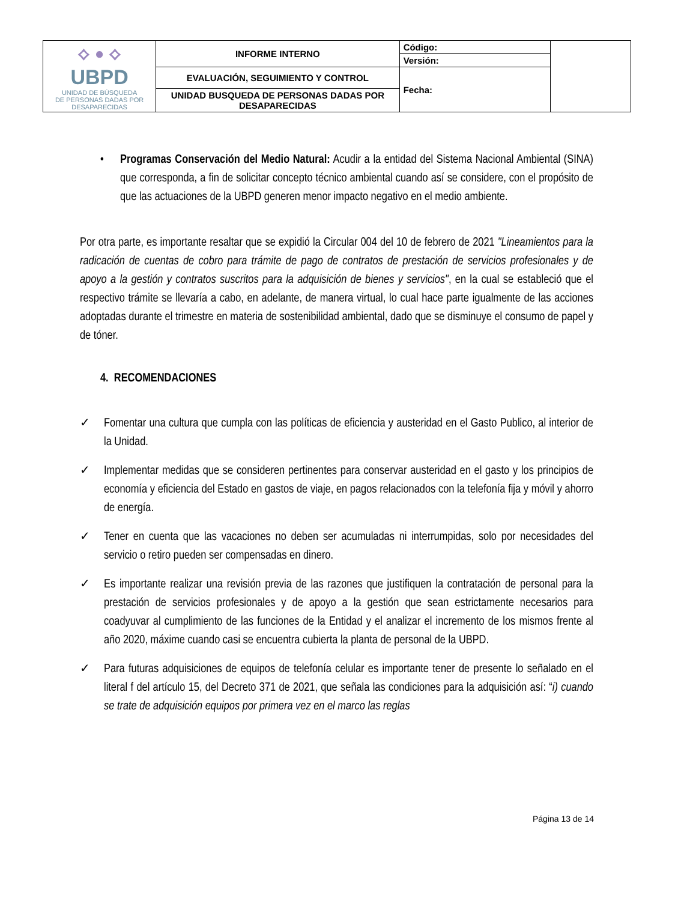| ⟡ ● ⟡ UBPD UNIDAD DE BÚSQUEDA DE PERSONAS DADAS POR DESAPARECIDAS | INFORME INTERNO | Código: | |
| | | Versión: | |
| | EVALUACIÓN, SEGUIMIENTO Y CONTROL | Fecha: | |
| | UNIDAD BUSQUEDA DE PERSONAS DADAS POR DESAPARECIDAS | | |
• Programas Conservación del Medio Natural: Acudir a la entidad del Sistema Nacional Ambiental (SINA) que corresponda, a fin de solicitar concepto técnico ambiental cuando así se considere, con el propósito de que las actuaciones de la UBPD generen menor impacto negativo en el medio ambiente.
Por otra parte, es importante resaltar que se expidió la Circular 004 del 10 de febrero de 2021 "Lineamientos para la radicación de cuentas de cobro para trámite de pago de contratos de prestación de servicios profesionales y de apoyo a la gestión y contratos suscritos para la adquisición de bienes y servicios", en la cual se estableció que el respectivo trámite se llevaría a cabo, en adelante, de manera virtual, lo cual hace parte igualmente de las acciones adoptadas durante el trimestre en materia de sostenibilidad ambiental, dado que se disminuye el consumo de papel y de tóner.
4. RECOMENDACIONES
✓ Fomentar una cultura que cumpla con las políticas de eficiencia y austeridad en el Gasto Publico, al interior de la Unidad.
✓ Implementar medidas que se consideren pertinentes para conservar austeridad en el gasto y los principios de economía y eficiencia del Estado en gastos de viaje, en pagos relacionados con la telefonía fija y móvil y ahorro de energía.
✓ Tener en cuenta que las vacaciones no deben ser acumuladas ni interrumpidas, solo por necesidades del servicio o retiro pueden ser compensadas en dinero.
✓ Es importante realizar una revisión previa de las razones que justifiquen la contratación de personal para la prestación de servicios profesionales y de apoyo a la gestión que sean estrictamente necesarios para coadyuvar al cumplimiento de las funciones de la Entidad y el analizar el incremento de los mismos frente al año 2020, máxime cuando casi se encuentra cubierta la planta de personal de la UBPD.
✓ Para futuras adquisiciones de equipos de telefonía celular es importante tener de presente lo señalado en el literal f del artículo 15, del Decreto 371 de 2021, que señala las condiciones para la adquisición así: “i) cuando se trate de adquisición equipos por primera vez en el marco las reglas
Página 13 de 14